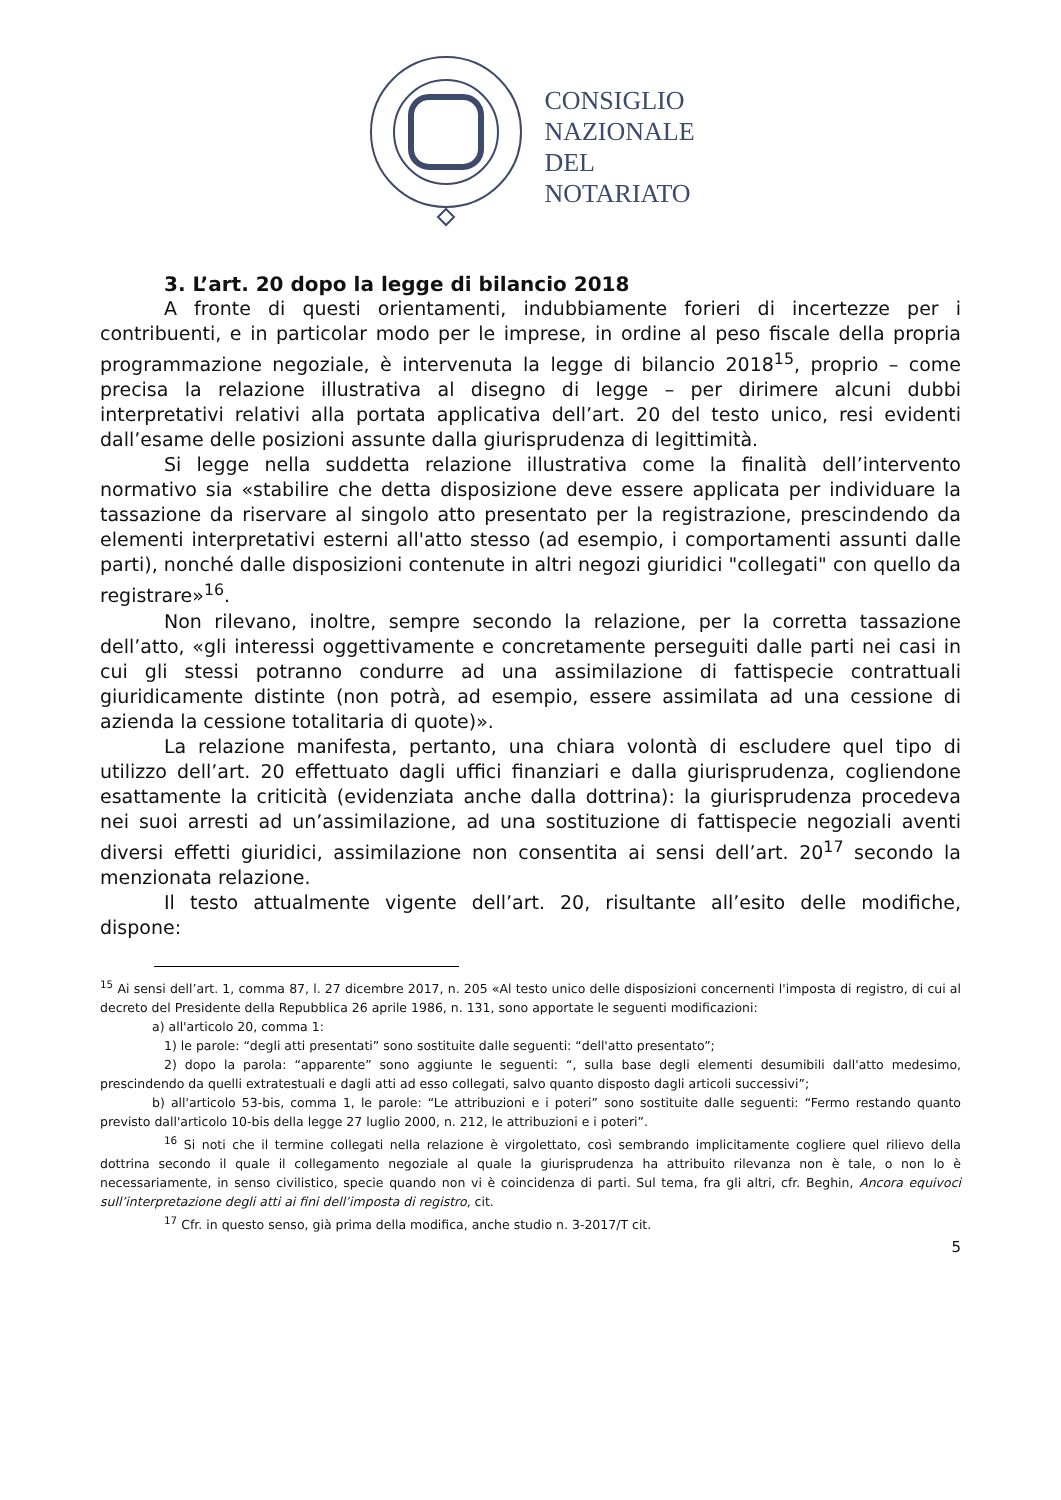CONSIGLIO
NAZIONALE
DEL
NOTARIATO
3. L’art. 20 dopo la legge di bilancio 2018
A fronte di questi orientamenti, indubbiamente forieri di incertezze per i contribuenti, e in particolar modo per le imprese, in ordine al peso fiscale della propria programmazione negoziale, è intervenuta la legge di bilancio 2018<sup>15</sup>, proprio – come precisa la relazione illustrativa al disegno di legge – per dirimere alcuni dubbi interpretativi relativi alla portata applicativa dell’art. 20 del testo unico, resi evidenti dall’esame delle posizioni assunte dalla giurisprudenza di legittimità.
Si legge nella suddetta relazione illustrativa come la finalità dell’intervento normativo sia «stabilire che detta disposizione deve essere applicata per individuare la tassazione da riservare al singolo atto presentato per la registrazione, prescindendo da elementi interpretativi esterni all'atto stesso (ad esempio, i comportamenti assunti dalle parti), nonché dalle disposizioni contenute in altri negozi giuridici "collegati" con quello da registrare»<sup>16</sup>.
Non rilevano, inoltre, sempre secondo la relazione, per la corretta tassazione dell’atto, «gli interessi oggettivamente e concretamente perseguiti dalle parti nei casi in cui gli stessi potranno condurre ad una assimilazione di fattispecie contrattuali giuridicamente distinte (non potrà, ad esempio, essere assimilata ad una cessione di azienda la cessione totalitaria di quote)».
La relazione manifesta, pertanto, una chiara volontà di escludere quel tipo di utilizzo dell’art. 20 effettuato dagli uffici finanziari e dalla giurisprudenza, cogliendone esattamente la criticità (evidenziata anche dalla dottrina): la giurisprudenza procedeva nei suoi arresti ad un’assimilazione, ad una sostituzione di fattispecie negoziali aventi diversi effetti giuridici, assimilazione non consentita ai sensi dell’art. 20<sup>17</sup> secondo la menzionata relazione.
Il testo attualmente vigente dell’art. 20, risultante all’esito delle modifiche, dispone:
<sup>15</sup> Ai sensi dell’art. 1, comma 87, l. 27 dicembre 2017, n. 205 «Al testo unico delle disposizioni concernenti l'imposta di registro, di cui al decreto del Presidente della Repubblica 26 aprile 1986, n. 131, sono apportate le seguenti modificazioni:
a) all'articolo 20, comma 1:
1) le parole: “degli atti presentati” sono sostituite dalle seguenti: “dell'atto presentato”;
2) dopo la parola: “apparente” sono aggiunte le seguenti: “, sulla base degli elementi desumibili dall'atto medesimo, prescindendo da quelli extratestuali e dagli atti ad esso collegati, salvo quanto disposto dagli articoli successivi”;
b) all'articolo 53-bis, comma 1, le parole: “Le attribuzioni e i poteri” sono sostituite dalle seguenti: “Fermo restando quanto previsto dall'articolo 10-bis della legge 27 luglio 2000, n. 212, le attribuzioni e i poteri”.
<sup>16</sup> Si noti che il termine collegati nella relazione è virgolettato, così sembrando implicitamente cogliere quel rilievo della dottrina secondo il quale il collegamento negoziale al quale la giurisprudenza ha attribuito rilevanza non è tale, o non lo è necessariamente, in senso civilistico, specie quando non vi è coincidenza di parti. Sul tema, fra gli altri, cfr. Beghin, Ancora equivoci sull’interpretazione degli atti ai fini dell’imposta di registro, cit.
<sup>17</sup> Cfr. in questo senso, già prima della modifica, anche studio n. 3-2017/T cit.
5